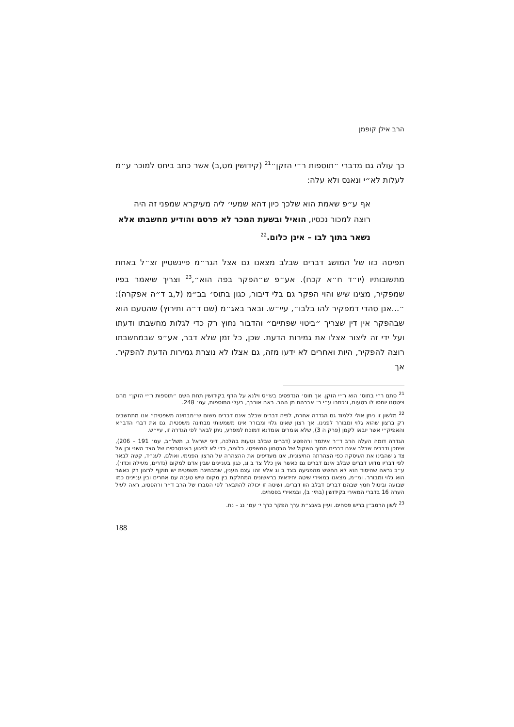הרב אילן קופמן
כך עולה גם מדברי ״תוספות ר״י הזקן״<sup>21</sup> (קידושין מט,ב) אשר כתב ביחס למוכר ע״מ לעלות לא״י ונאנס ולא עלה:
אף ע״פ שאמת הוא שלכך כיון דהא שמעי׳ ליה מעיקרא שמפני זה היה רוצה למכור נכסיו, הואיל ובשעת המכר לא פרסם והודיע מחשבתו אלא נשאר בתוך לבו – אינן כלום.<sup>22</sup>
תפיסה כזו של המושג דברים שבלב מצאנו גם אצל הגר״מ פיינשטיין זצ״ל באחת מתשובותיו (יו״ד ח״א קכח). אע״פ ש״הפקר בפה הוא״,<sup>23</sup> וצריך שיאמר בפיו שמפקיר, מצינו שיש והוי הפקר גם בלי דיבור, כגון בתוס׳ בב״מ (ל,ב ד״ה אפקרה): ״...אנן סהדי דמפקיר להו בלבו״, עיי״ש. ובאר באג״מ (שם ד״ה ותירוץ) שהטעם הוא שבהפקר אין דין שצריך ״ביטוי שפתיים״ והדבור נחוץ רק כדי לגלות מחשבתו ודעתו ועל ידי זה ליצור אצלו את גמירות הדעת. שכן, כל זמן שלא דבר, אע״פ שבמחשבתו רוצה להפקיר, היות ואחרים לא ידעו מזה, גם אצלו לא נוצרת גמירות הדעת להפקיר. אך
<sup>21</sup> סתם ר״י בתוס׳ הוא ר״י הזקן. אך תוס׳ הנדפסים בש״ס וילנא על הדף בקידושין תחת השם ״תוספות ר״י הזקן״ מהם ציטטנו יוחסו לו בטעות, ונכתבו ע״י ר׳ אברהם מן ההר. ראה אורבך, בעלי התוספות, עמ׳ 248.
<sup>22</sup> מלשון זו ניתן אולי ללמוד גם הגדרה אחרת, לפיה דברים שבלב אינם דברים משום ש״מבחינה משפטית״ אנו מתחשבים רק ברצון שהוא גלוי ומבורר לפנינו. אך רצון שאינו גלוי ומבורר אינו משמעותי מבחינה משפטית. גם את דברי הדב״א והאפיק״י אשר יובאו לקמן (פרק ה 3), שלא אומרים אומדנא דמוכח למפרע, ניתן לבאר לפי הגדרה זו, עיי״ש.
הגדרה דומה העלה הרב ד״ר איתמר ורהפטיג (דברים שבלב וטעות בהלכה, דיני ישראל ג, תשל״ב, עמ׳ 191 – 206), שיתכן ודברים שבלב אינם דברים מתוך השקול של הבטחון המשפטי. כלומר, כדי לא לפגוע באינטרסים של הצד השני וכן של צד ג שהבינו את העיסקה כפי הצהרתה החיצונית, אנו מעדיפים את ההצהרה על הרצון הפנימי. ואולם, לענ״ד, קשה לבאר לפי דבריו מדוע דברים שבלב אינם דברים גם כאשר אין כלל צד ב וג, כגון בעניינים שבין אדם למקום (נדרים, מעילה וכדו׳). ע״כ נראה שהיסוד הוא לא החשש מהפגיעה בצד ב וג אלא זהו עצם הענין, שמבחינה משפטית יש תוקף לרצון רק כאשר הוא גלוי ומבורר. ומ״מ, מצאנו במאירי שיטה יחידאית בראשונים המחלקת בין מקום שיש טענה עם אחרים ובין עניינים כמו שבועה וביטול חמץ שבהם דברים דבלב הוו דברים, ושיטה זו יכולה להתבאר לפי הסברו של הרב ד״ר ורהפטיג, ראה לעיל הערה 16 בדברי המאירי בקידושין (בתי׳ ב), ובמאירי בפסחים.
<sup>23</sup> לשון הרמב״ן בריש פסחים. ועיין באנצ״ת ערך הפקר כרך י׳ עמ׳ נג – נח.
188